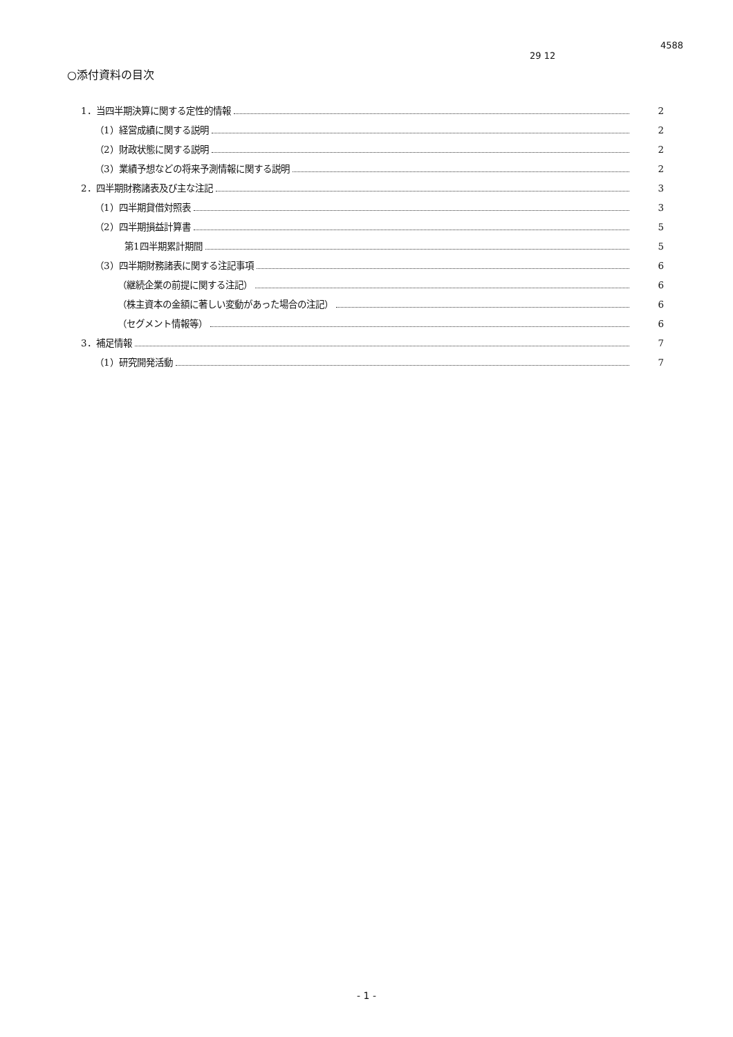4588
29 12
○添付資料の目次
1．当四半期決算に関する定性的情報 2
（1）経営成績に関する説明 2
（2）財政状態に関する説明 2
（3）業績予想などの将来予測情報に関する説明 2
2．四半期財務諸表及び主な注記 3
（1）四半期貸借対照表 3
（2）四半期損益計算書 5
第1四半期累計期間 5
（3）四半期財務諸表に関する注記事項 6
（継続企業の前提に関する注記） 6
（株主資本の金額に著しい変動があった場合の注記） 6
（セグメント情報等） 6
3．補足情報 7
（1）研究開発活動 7
- 1 -